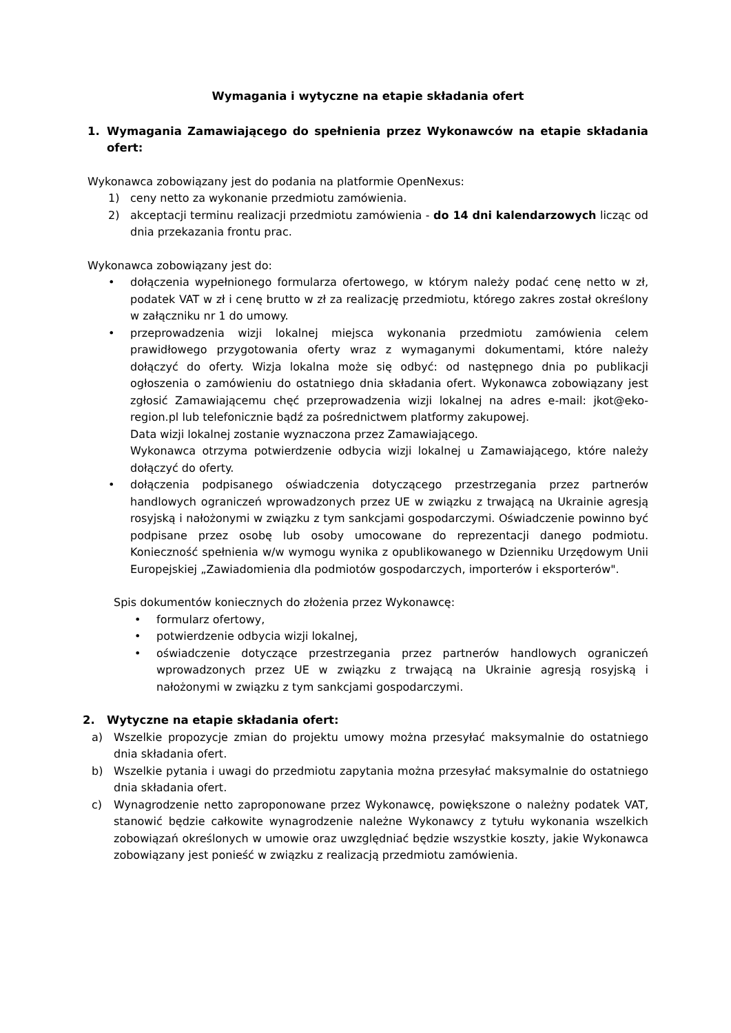Wymagania i wytyczne na etapie składania ofert
1. Wymagania Zamawiającego do spełnienia przez Wykonawców na etapie składania ofert:
Wykonawca zobowiązany jest do podania na platformie OpenNexus:
1) ceny netto za wykonanie przedmiotu zamówienia.
2) akceptacji terminu realizacji przedmiotu zamówienia - do 14 dni kalendarzowych licząc od dnia przekazania frontu prac.
Wykonawca zobowiązany jest do:
• dołączenia wypełnionego formularza ofertowego, w którym należy podać cenę netto w zł, podatek VAT w zł i cenę brutto w zł za realizację przedmiotu, którego zakres został określony w załączniku nr 1 do umowy.
• przeprowadzenia wizji lokalnej miejsca wykonania przedmiotu zamówienia celem prawidłowego przygotowania oferty wraz z wymaganymi dokumentami, które należy dołączyć do oferty. Wizja lokalna może się odbyć: od następnego dnia po publikacji ogłoszenia o zamówieniu do ostatniego dnia składania ofert. Wykonawca zobowiązany jest zgłosić Zamawiającemu chęć przeprowadzenia wizji lokalnej na adres e-mail: jkot@eko-region.pl lub telefonicznie bądź za pośrednictwem platformy zakupowej.
Data wizji lokalnej zostanie wyznaczona przez Zamawiającego.
Wykonawca otrzyma potwierdzenie odbycia wizji lokalnej u Zamawiającego, które należy dołączyć do oferty.
• dołączenia podpisanego oświadczenia dotyczącego przestrzegania przez partnerów handlowych ograniczeń wprowadzonych przez UE w związku z trwającą na Ukrainie agresją rosyjską i nałożonymi w związku z tym sankcjami gospodarczymi. Oświadczenie powinno być podpisane przez osobę lub osoby umocowane do reprezentacji danego podmiotu. Konieczność spełnienia w/w wymogu wynika z opublikowanego w Dzienniku Urzędowym Unii Europejskiej „Zawiadomienia dla podmiotów gospodarczych, importerów i eksporterów".
Spis dokumentów koniecznych do złożenia przez Wykonawcę:
• formularz ofertowy,
• potwierdzenie odbycia wizji lokalnej,
• oświadczenie dotyczące przestrzegania przez partnerów handlowych ograniczeń wprowadzonych przez UE w związku z trwającą na Ukrainie agresją rosyjską i nałożonymi w związku z tym sankcjami gospodarczymi.
2. Wytyczne na etapie składania ofert:
a) Wszelkie propozycje zmian do projektu umowy można przesyłać maksymalnie do ostatniego dnia składania ofert.
b) Wszelkie pytania i uwagi do przedmiotu zapytania można przesyłać maksymalnie do ostatniego dnia składania ofert.
c) Wynagrodzenie netto zaproponowane przez Wykonawcę, powiększone o należny podatek VAT, stanowić będzie całkowite wynagrodzenie należne Wykonawcy z tytułu wykonania wszelkich zobowiązań określonych w umowie oraz uwzględniać będzie wszystkie koszty, jakie Wykonawca zobowiązany jest ponieść w związku z realizacją przedmiotu zamówienia.